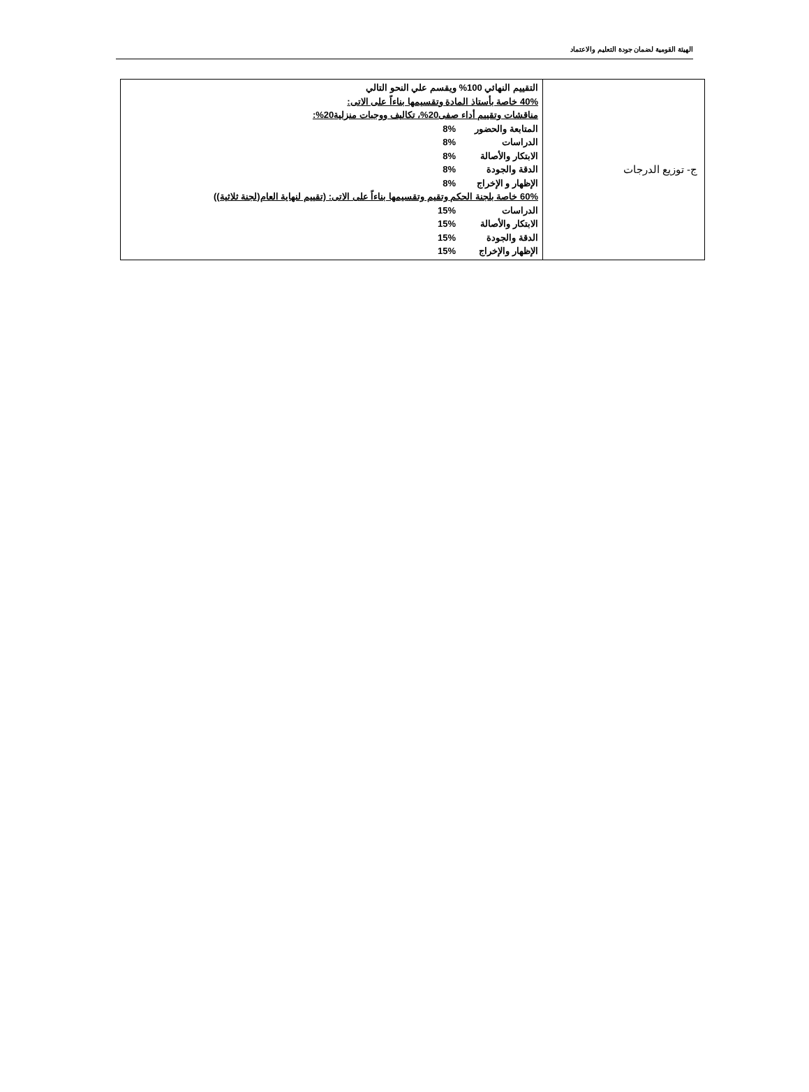الهيئة القومية لضمان جودة التعليم والاعتماد
| ج- توزيع الدرجات | التقييم النهائي 100% ويقسم علي النحو التالي 40% خاصة بأستاذ المادة وتقسيمها بناءاً على الاتى: مناقشات وتقييم أداء صفى20%، تكاليف ووجبات منزلية20%: المتابعة والحضور 8% الدراسات 8% الابتكار والأصالة 8% الدقة والجودة 8% الإظهار و الإخراج 8% 60% خاصة بلجنة الحكم وتقيم وتقسيمها بناءاً على الاتى: (تقييم لنهاية العام(لجنة ثلاثية)) الدراسات 15% الابتكار والأصالة 15% الدقة والجودة 15% الإظهار والإخراج 15% |